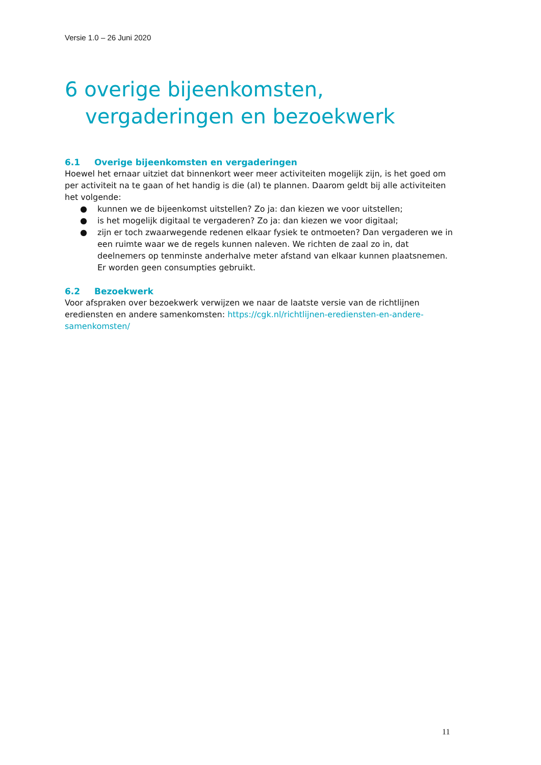Versie 1.0 – 26 Juni 2020
6 overige bijeenkomsten,
vergaderingen en bezoekwerk
6.1 Overige bijeenkomsten en vergaderingen
Hoewel het ernaar uitziet dat binnenkort weer meer activiteiten mogelijk zijn, is het goed om per activiteit na te gaan of het handig is die (al) te plannen. Daarom geldt bij alle activiteiten het volgende:
● kunnen we de bijeenkomst uitstellen? Zo ja: dan kiezen we voor uitstellen;
● is het mogelijk digitaal te vergaderen? Zo ja: dan kiezen we voor digitaal;
● zijn er toch zwaarwegende redenen elkaar fysiek te ontmoeten? Dan vergaderen we in een ruimte waar we de regels kunnen naleven. We richten de zaal zo in, dat deelnemers op tenminste anderhalve meter afstand van elkaar kunnen plaatsnemen. Er worden geen consumpties gebruikt.
6.2 Bezoekwerk
Voor afspraken over bezoekwerk verwijzen we naar de laatste versie van de richtlijnen erediensten en andere samenkomsten: https://cgk.nl/richtlijnen-erediensten-en-andere-samenkomsten/
11